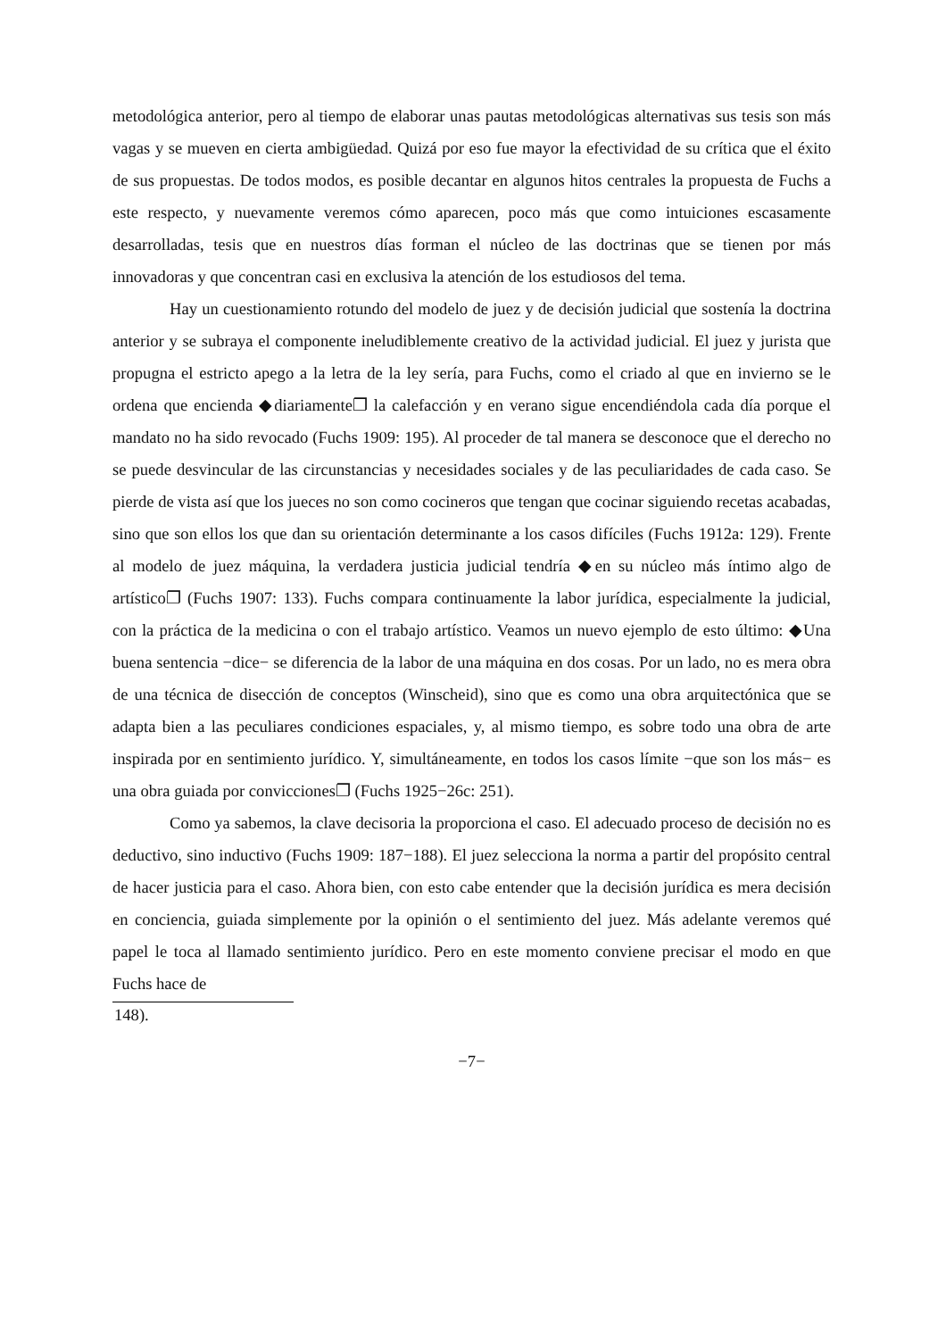metodológica anterior, pero al tiempo de elaborar unas pautas metodológicas alternativas sus tesis son más vagas y se mueven en cierta ambigüedad. Quizá por eso fue mayor la efectividad de su crítica que el éxito de sus propuestas. De todos modos, es posible decantar en algunos hitos centrales la propuesta de Fuchs a este respecto, y nuevamente veremos cómo aparecen, poco más que como intuiciones escasamente desarrolladas, tesis que en nuestros días forman el núcleo de las doctrinas que se tienen por más innovadoras y que concentran casi en exclusiva la atención de los estudiosos del tema.
Hay un cuestionamiento rotundo del modelo de juez y de decisión judicial que sostenía la doctrina anterior y se subraya el componente ineludiblemente creativo de la actividad judicial. El juez y jurista que propugna el estricto apego a la letra de la ley sería, para Fuchs, como el criado al que en invierno se le ordena que encienda ◆diariamente❐ la calefacción y en verano sigue encendiéndola cada día porque el mandato no ha sido revocado (Fuchs 1909: 195). Al proceder de tal manera se desconoce que el derecho no se puede desvincular de las circunstancias y necesidades sociales y de las peculiaridades de cada caso. Se pierde de vista así que los jueces no son como cocineros que tengan que cocinar siguiendo recetas acabadas, sino que son ellos los que dan su orientación determinante a los casos difíciles (Fuchs 1912a: 129). Frente al modelo de juez máquina, la verdadera justicia judicial tendría ◆en su núcleo más íntimo algo de artístico❐ (Fuchs 1907: 133). Fuchs compara continuamente la labor jurídica, especialmente la judicial, con la práctica de la medicina o con el trabajo artístico. Veamos un nuevo ejemplo de esto último: ◆Una buena sentencia −dice− se diferencia de la labor de una máquina en dos cosas. Por un lado, no es mera obra de una técnica de disección de conceptos (Winscheid), sino que es como una obra arquitectónica que se adapta bien a las peculiares condiciones espaciales, y, al mismo tiempo, es sobre todo una obra de arte inspirada por en sentimiento jurídico. Y, simultáneamente, en todos los casos límite −que son los más− es una obra guiada por convicciones❐ (Fuchs 1925−26c: 251).
Como ya sabemos, la clave decisoria la proporciona el caso. El adecuado proceso de decisión no es deductivo, sino inductivo (Fuchs 1909: 187−188). El juez selecciona la norma a partir del propósito central de hacer justicia para el caso. Ahora bien, con esto cabe entender que la decisión jurídica es mera decisión en conciencia, guiada simplemente por la opinión o el sentimiento del juez. Más adelante veremos qué papel le toca al llamado sentimiento jurídico. Pero en este momento conviene precisar el modo en que Fuchs hace de
148).
−7−